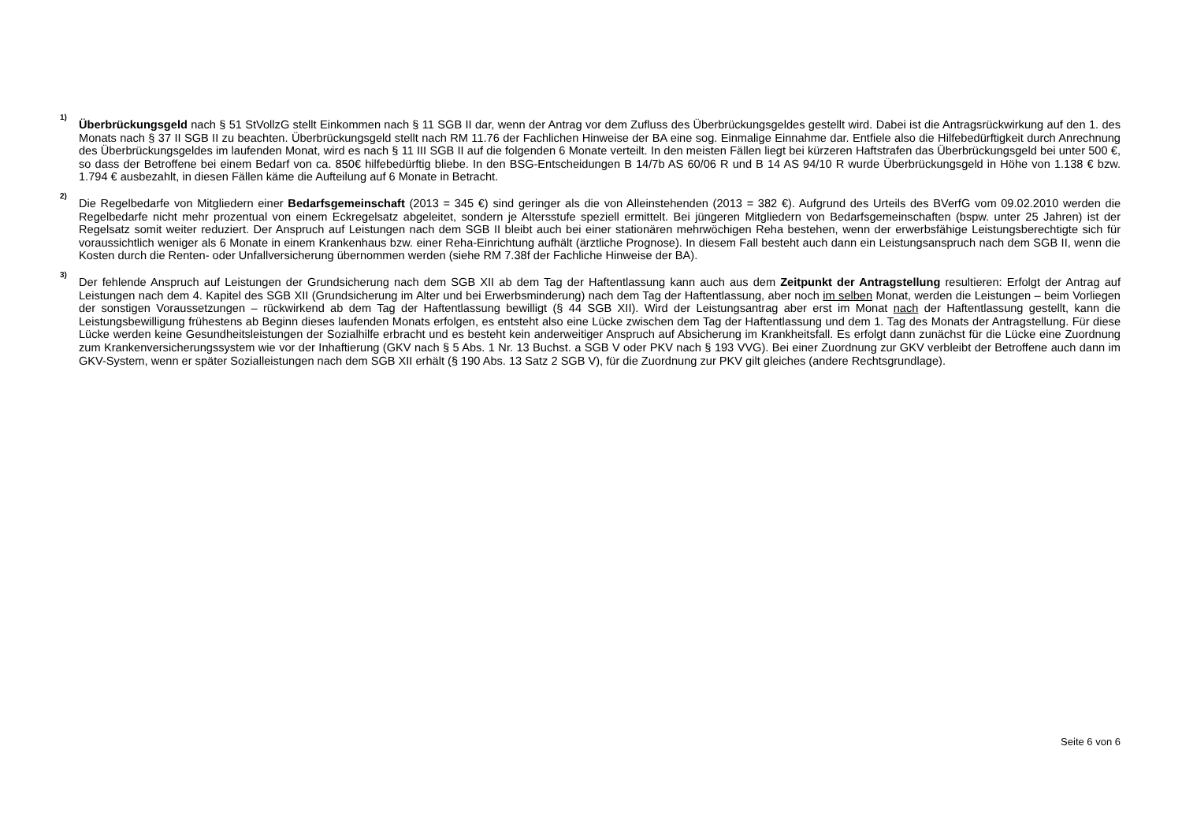1)
Überbrückungsgeld nach § 51 StVollzG stellt Einkommen nach § 11 SGB II dar, wenn der Antrag vor dem Zufluss des Überbrückungsgeldes gestellt wird. Dabei ist die Antragsrückwirkung auf den 1. des Monats nach § 37 II SGB II zu beachten. Überbrückungsgeld stellt nach RM 11.76 der Fachlichen Hinweise der BA eine sog. Einmalige Einnahme dar. Entfiele also die Hilfebedürftigkeit durch Anrechnung des Überbrückungsgeldes im laufenden Monat, wird es nach § 11 III SGB II auf die folgenden 6 Monate verteilt. In den meisten Fällen liegt bei kürzeren Haftstrafen das Überbrückungsgeld bei unter 500 €, so dass der Betroffene bei einem Bedarf von ca. 850€ hilfebedürftig bliebe. In den BSG-Entscheidungen B 14/7b AS 60/06 R und B 14 AS 94/10 R wurde Überbrückungsgeld in Höhe von 1.138 € bzw. 1.794 € ausbezahlt, in diesen Fällen käme die Aufteilung auf 6 Monate in Betracht.
2)
Die Regelbedarfe von Mitgliedern einer Bedarfsgemeinschaft (2013 = 345 €) sind geringer als die von Alleinstehenden (2013 = 382 €). Aufgrund des Urteils des BVerfG vom 09.02.2010 werden die Regelbedarfe nicht mehr prozentual von einem Eckregelsatz abgeleitet, sondern je Altersstufe speziell ermittelt. Bei jüngeren Mitgliedern von Bedarfsgemeinschaften (bspw. unter 25 Jahren) ist der Regelsatz somit weiter reduziert. Der Anspruch auf Leistungen nach dem SGB II bleibt auch bei einer stationären mehrwöchigen Reha bestehen, wenn der erwerbsfähige Leistungsberechtigte sich für voraussichtlich weniger als 6 Monate in einem Krankenhaus bzw. einer Reha-Einrichtung aufhält (ärztliche Prognose). In diesem Fall besteht auch dann ein Leistungsanspruch nach dem SGB II, wenn die Kosten durch die Renten- oder Unfallversicherung übernommen werden (siehe RM 7.38f der Fachliche Hinweise der BA).
3)
Der fehlende Anspruch auf Leistungen der Grundsicherung nach dem SGB XII ab dem Tag der Haftentlassung kann auch aus dem Zeitpunkt der Antragstellung resultieren: Erfolgt der Antrag auf Leistungen nach dem 4. Kapitel des SGB XII (Grundsicherung im Alter und bei Erwerbsminderung) nach dem Tag der Haftentlassung, aber noch im selben Monat, werden die Leistungen – beim Vorliegen der sonstigen Voraussetzungen – rückwirkend ab dem Tag der Haftentlassung bewilligt (§ 44 SGB XII). Wird der Leistungsantrag aber erst im Monat nach der Haftentlassung gestellt, kann die Leistungsbewilligung frühestens ab Beginn dieses laufenden Monats erfolgen, es entsteht also eine Lücke zwischen dem Tag der Haftentlassung und dem 1. Tag des Monats der Antragstellung. Für diese Lücke werden keine Gesundheitsleistungen der Sozialhilfe erbracht und es besteht kein anderweitiger Anspruch auf Absicherung im Krankheitsfall. Es erfolgt dann zunächst für die Lücke eine Zuordnung zum Krankenversicherungssystem wie vor der Inhaftierung (GKV nach § 5 Abs. 1 Nr. 13 Buchst. a SGB V oder PKV nach § 193 VVG). Bei einer Zuordnung zur GKV verbleibt der Betroffene auch dann im GKV-System, wenn er später Sozialleistungen nach dem SGB XII erhält (§ 190 Abs. 13 Satz 2 SGB V), für die Zuordnung zur PKV gilt gleiches (andere Rechtsgrundlage).
Seite 6 von 6